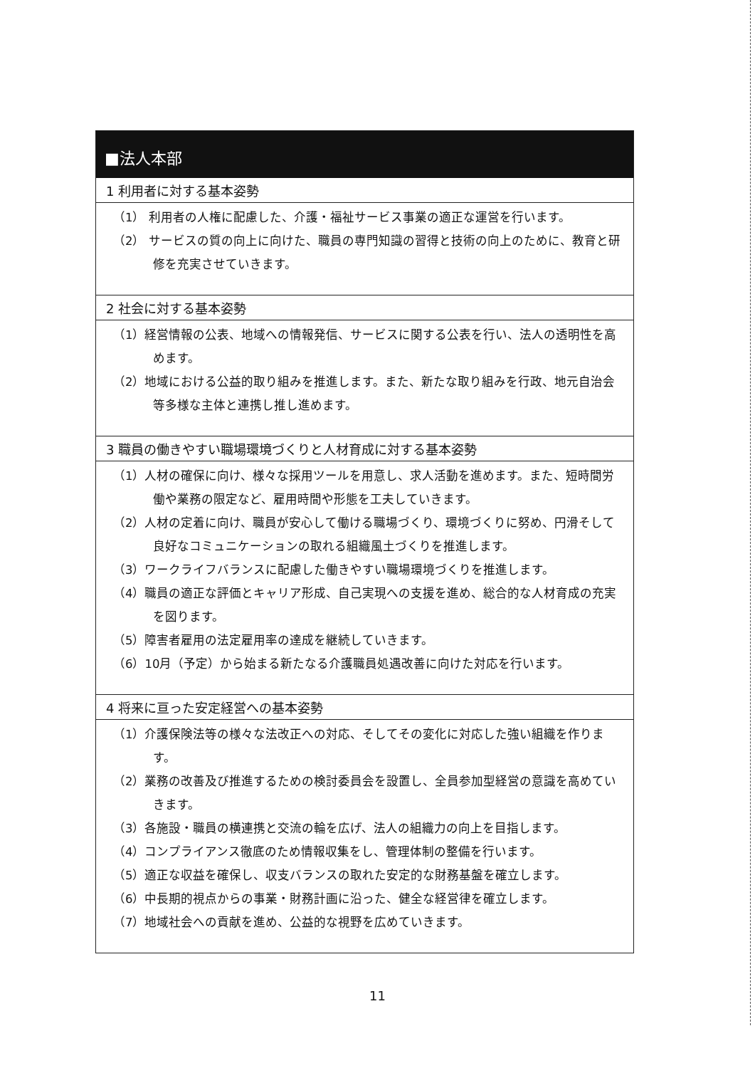■法人本部
1 利用者に対する基本姿勢
（1） 利用者の人権に配慮した、介護・福祉サービス事業の適正な運営を行います。
（2） サービスの質の向上に向けた、職員の専門知識の習得と技術の向上のために、教育と研修を充実させていきます。
2 社会に対する基本姿勢
（1）経営情報の公表、地域への情報発信、サービスに関する公表を行い、法人の透明性を高めます。
（2）地域における公益的取り組みを推進します。また、新たな取り組みを行政、地元自治会等多様な主体と連携し推し進めます。
3 職員の働きやすい職場環境づくりと人材育成に対する基本姿勢
（1）人材の確保に向け、様々な採用ツールを用意し、求人活動を進めます。また、短時間労働や業務の限定など、雇用時間や形態を工夫していきます。
（2）人材の定着に向け、職員が安心して働ける職場づくり、環境づくりに努め、円滑そして良好なコミュニケーションの取れる組織風土づくりを推進します。
（3）ワークライフバランスに配慮した働きやすい職場環境づくりを推進します。
（4）職員の適正な評価とキャリア形成、自己実現への支援を進め、総合的な人材育成の充実を図ります。
（5）障害者雇用の法定雇用率の達成を継続していきます。
（6）10月（予定）から始まる新たなる介護職員処遇改善に向けた対応を行います。
4 将来に亘った安定経営への基本姿勢
（1）介護保険法等の様々な法改正への対応、そしてその変化に対応した強い組織を作ります。
（2）業務の改善及び推進するための検討委員会を設置し、全員参加型経営の意識を高めていきます。
（3）各施設・職員の横連携と交流の輪を広げ、法人の組織力の向上を目指します。
（4）コンプライアンス徹底のため情報収集をし、管理体制の整備を行います。
（5）適正な収益を確保し、収支バランスの取れた安定的な財務基盤を確立します。
（6）中長期的視点からの事業・財務計画に沿った、健全な経営律を確立します。
（7）地域社会への貢献を進め、公益的な視野を広めていきます。
11